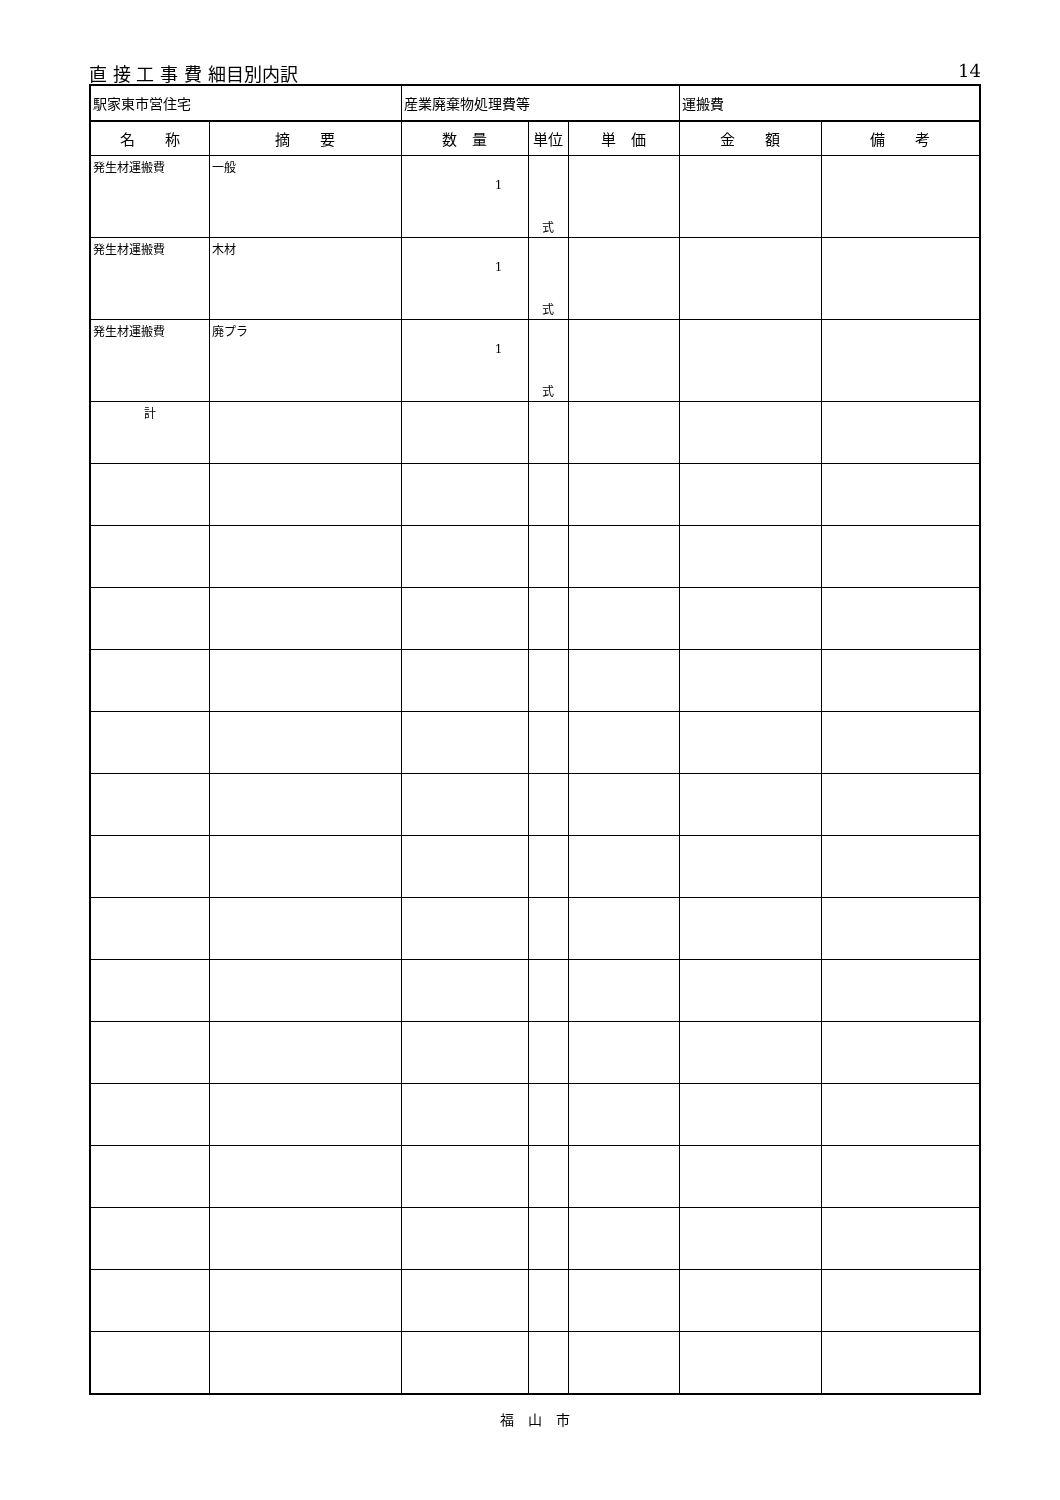直 接 工 事 費 細目別内訳 14
| 駅家東市営住宅 | | 産業廃棄物処理費等 | | | 運搬費 | |
| 名 称 | 摘 要 | 数 量 | 単位 | 単 価 | 金 額 | 備 考 |
| 発生材運搬費 | 一般 | 1 | 式 | | | |
| 発生材運搬費 | 木材 | 1 | 式 | | | |
| 発生材運搬費 | 廃プラ | 1 | 式 | | | |
| 計 | | | | | | |
福　山　市